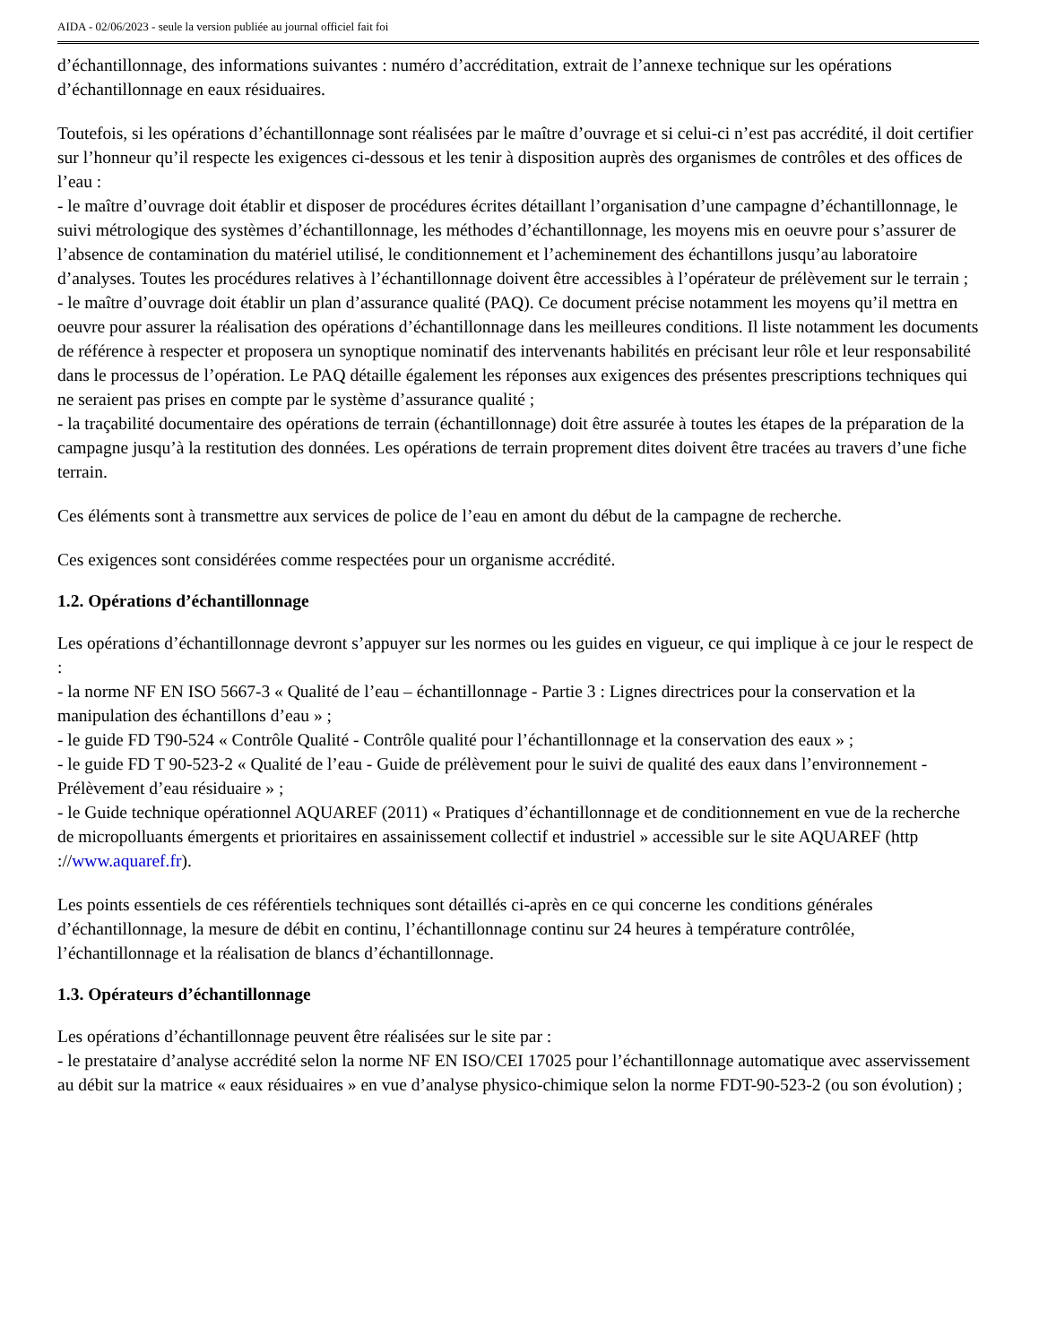AIDA - 02/06/2023 - seule la version publiée au journal officiel fait foi
d’échantillonnage, des informations suivantes : numéro d’accréditation, extrait de l’annexe technique sur les opérations d’échantillonnage en eaux résiduaires.
Toutefois, si les opérations d’échantillonnage sont réalisées par le maître d’ouvrage et si celui-ci n’est pas accrédité, il doit certifier sur l’honneur qu’il respecte les exigences ci-dessous et les tenir à disposition auprès des organismes de contrôles et des offices de l’eau :
- le maître d’ouvrage doit établir et disposer de procédures écrites détaillant l’organisation d’une campagne d’échantillonnage, le suivi métrologique des systèmes d’échantillonnage, les méthodes d’échantillonnage, les moyens mis en oeuvre pour s’assurer de l’absence de contamination du matériel utilisé, le conditionnement et l’acheminement des échantillons jusqu’au laboratoire d’analyses. Toutes les procédures relatives à l’échantillonnage doivent être accessibles à l’opérateur de prélèvement sur le terrain ;
- le maître d’ouvrage doit établir un plan d’assurance qualité (PAQ). Ce document précise notamment les moyens qu’il mettra en oeuvre pour assurer la réalisation des opérations d’échantillonnage dans les meilleures conditions. Il liste notamment les documents de référence à respecter et proposera un synoptique nominatif des intervenants habilités en précisant leur rôle et leur responsabilité dans le processus de l’opération. Le PAQ détaille également les réponses aux exigences des présentes prescriptions techniques qui ne seraient pas prises en compte par le système d’assurance qualité ;
- la traçabilité documentaire des opérations de terrain (échantillonnage) doit être assurée à toutes les étapes de la préparation de la campagne jusqu’à la restitution des données. Les opérations de terrain proprement dites doivent être tracées au travers d’une fiche terrain.
Ces éléments sont à transmettre aux services de police de l’eau en amont du début de la campagne de recherche.
Ces exigences sont considérées comme respectées pour un organisme accrédité.
1.2. Opérations d’échantillonnage
Les opérations d’échantillonnage devront s’appuyer sur les normes ou les guides en vigueur, ce qui implique à ce jour le respect de :
- la norme NF EN ISO 5667-3 « Qualité de l’eau – échantillonnage - Partie 3 : Lignes directrices pour la conservation et la manipulation des échantillons d’eau » ;
- le guide FD T90-524 « Contrôle Qualité - Contrôle qualité pour l’échantillonnage et la conservation des eaux » ;
- le guide FD T 90-523-2 « Qualité de l’eau - Guide de prélèvement pour le suivi de qualité des eaux dans l’environnement - Prélèvement d’eau résiduaire » ;
- le Guide technique opérationnel AQUAREF (2011) « Pratiques d’échantillonnage et de conditionnement en vue de la recherche de micropolluants émergents et prioritaires en assainissement collectif et industriel » accessible sur le site AQUAREF (http ://www.aquaref.fr).
Les points essentiels de ces référentiels techniques sont détaillés ci-après en ce qui concerne les conditions générales d’échantillonnage, la mesure de débit en continu, l’échantillonnage continu sur 24 heures à température contrôlée, l’échantillonnage et la réalisation de blancs d’échantillonnage.
1.3. Opérateurs d’échantillonnage
Les opérations d’échantillonnage peuvent être réalisées sur le site par :
- le prestataire d’analyse accrédité selon la norme NF EN ISO/CEI 17025 pour l’échantillonnage automatique avec asservissement au débit sur la matrice « eaux résiduaires » en vue d’analyse physico-chimique selon la norme FDT-90-523-2 (ou son évolution) ;